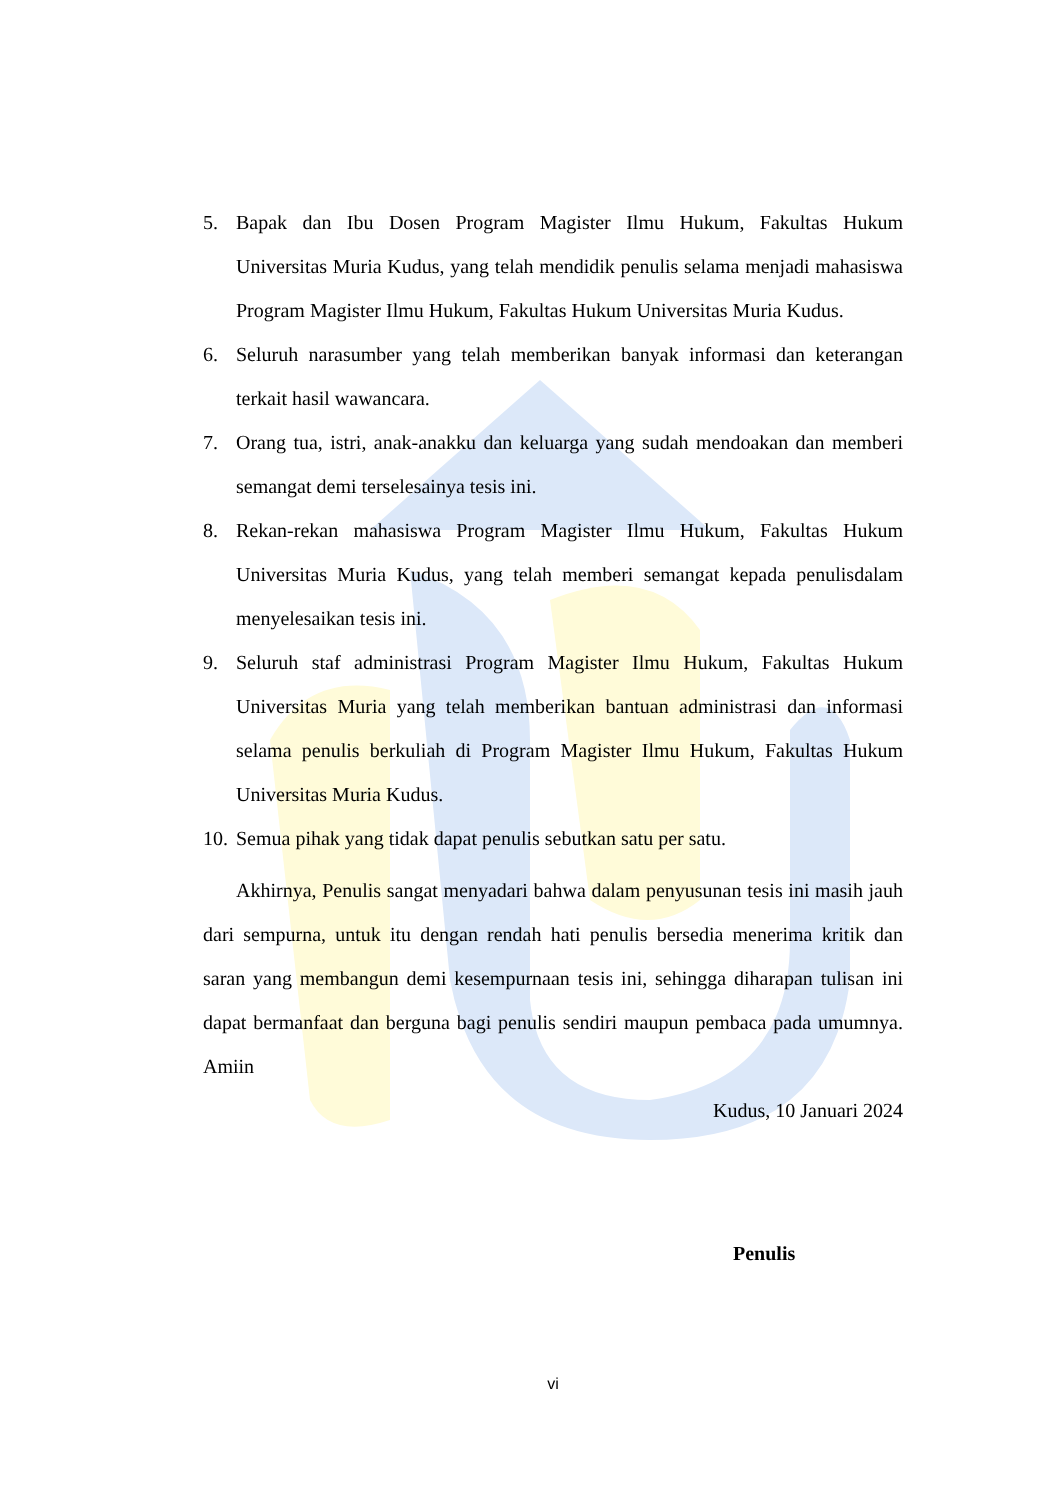5. Bapak dan Ibu Dosen Program Magister Ilmu Hukum, Fakultas Hukum Universitas Muria Kudus, yang telah mendidik penulis selama menjadi mahasiswa Program Magister Ilmu Hukum, Fakultas Hukum Universitas Muria Kudus.
6. Seluruh narasumber yang telah memberikan banyak informasi dan keterangan terkait hasil wawancara.
7. Orang tua, istri, anak-anakku dan keluarga yang sudah mendoakan dan memberi semangat demi terselesainya tesis ini.
8. Rekan-rekan mahasiswa Program Magister Ilmu Hukum, Fakultas Hukum Universitas Muria Kudus, yang telah memberi semangat kepada penulisdalam menyelesaikan tesis ini.
9. Seluruh staf administrasi Program Magister Ilmu Hukum, Fakultas Hukum Universitas Muria yang telah memberikan bantuan administrasi dan informasi selama penulis berkuliah di Program Magister Ilmu Hukum, Fakultas Hukum Universitas Muria Kudus.
10. Semua pihak yang tidak dapat penulis sebutkan satu per satu.
Akhirnya, Penulis sangat menyadari bahwa dalam penyusunan tesis ini masih jauh dari sempurna, untuk itu dengan rendah hati penulis bersedia menerima kritik dan saran yang membangun demi kesempurnaan tesis ini, sehingga diharapan tulisan ini dapat bermanfaat dan berguna bagi penulis sendiri maupun pembaca pada umumnya. Amiin
Kudus, 10 Januari 2024
Penulis
vi